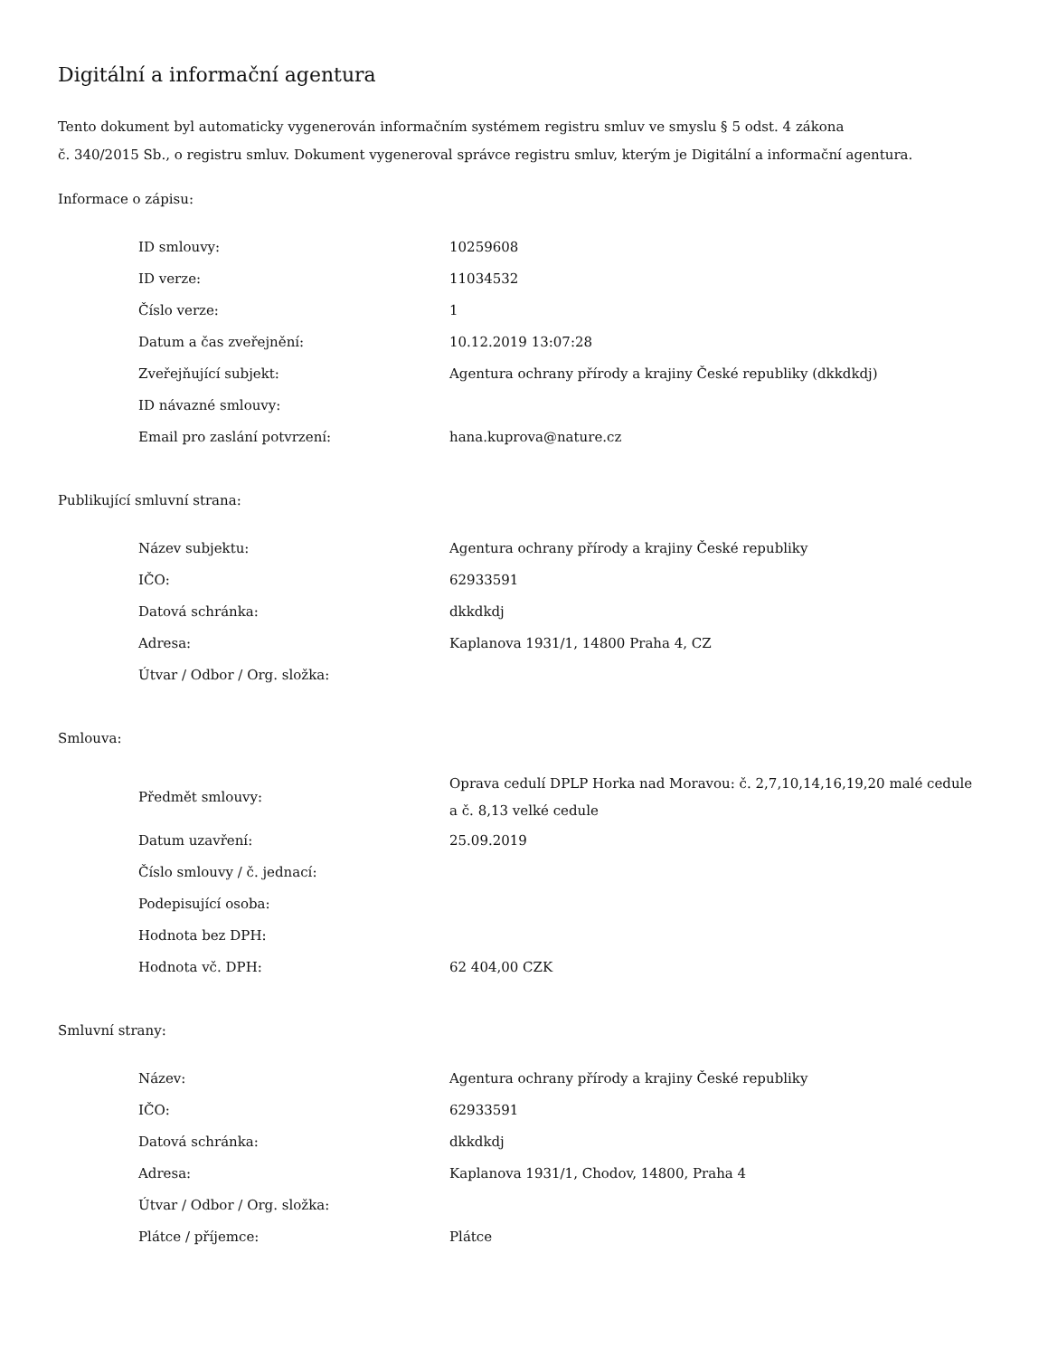Digitální a informační agentura
Tento dokument byl automaticky vygenerován informačním systémem registru smluv ve smyslu § 5 odst. 4 zákona
č. 340/2015 Sb., o registru smluv. Dokument vygeneroval správce registru smluv, kterým je Digitální a informační agentura.
Informace o zápisu:
| ID smlouvy: | 10259608 |
| ID verze: | 11034532 |
| Číslo verze: | 1 |
| Datum a čas zveřejnění: | 10.12.2019 13:07:28 |
| Zveřejňující subjekt: | Agentura ochrany přírody a krajiny České republiky (dkkdkdj) |
| ID návazné smlouvy: | |
| Email pro zaslání potvrzení: | hana.kuprova@nature.cz |
Publikující smluvní strana:
| Název subjektu: | Agentura ochrany přírody a krajiny České republiky |
| IČO: | 62933591 |
| Datová schránka: | dkkdkdj |
| Adresa: | Kaplanova 1931/1, 14800 Praha 4, CZ |
| Útvar / Odbor / Org. složka: | |
Smlouva:
| Předmět smlouvy: | Oprava cedulí DPLP Horka nad Moravou: č. 2,7,10,14,16,19,20 malé cedule a č. 8,13 velké cedule |
| Datum uzavření: | 25.09.2019 |
| Číslo smlouvy / č. jednací: | |
| Podepisující osoba: | |
| Hodnota bez DPH: | |
| Hodnota vč. DPH: | 62 404,00 CZK |
Smluvní strany:
| Název: | Agentura ochrany přírody a krajiny České republiky |
| IČO: | 62933591 |
| Datová schránka: | dkkdkdj |
| Adresa: | Kaplanova 1931/1, Chodov, 14800, Praha 4 |
| Útvar / Odbor / Org. složka: | |
| Plátce / příjemce: | Plátce |